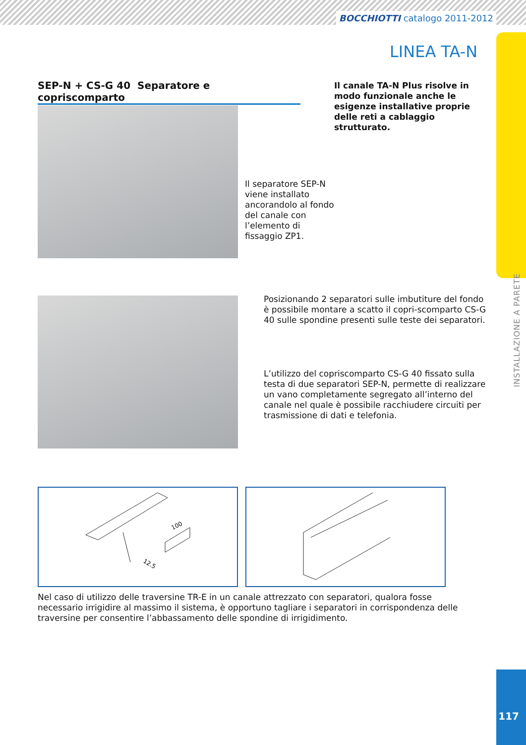BOCCHIOTTI catalogo 2011-2012
INSTALLAZIONE A PARETE
LINEA TA-N
SEP-N + CS-G 40 Separatore e copriscomparto
Il canale TA-N Plus risolve in modo funzionale anche le esigenze installative proprie delle reti a cablaggio strutturato.
Il separatore SEP-N viene installato ancorandolo al fondo del canale con l’elemento di fissaggio ZP1.
Posizionando 2 separatori sulle imbutiture del fondo è possibile montare a scatto il copri-scomparto CS-G 40 sulle spondine presenti sulle teste dei separatori.
L’utilizzo del copriscomparto CS-G 40 fissato sulla testa di due separatori SEP-N, permette di realizzare un vano completamente segregato all’interno del canale nel quale è possibile racchiudere circuiti per trasmissione di dati e telefonia.
100
12.5
Nel caso di utilizzo delle traversine TR-E in un canale attrezzato con separatori, qualora fosse necessario irrigidire al massimo il sistema, è opportuno tagliare i separatori in corrispondenza delle traversine per consentire l’abbassamento delle spondine di irrigidimento.
117